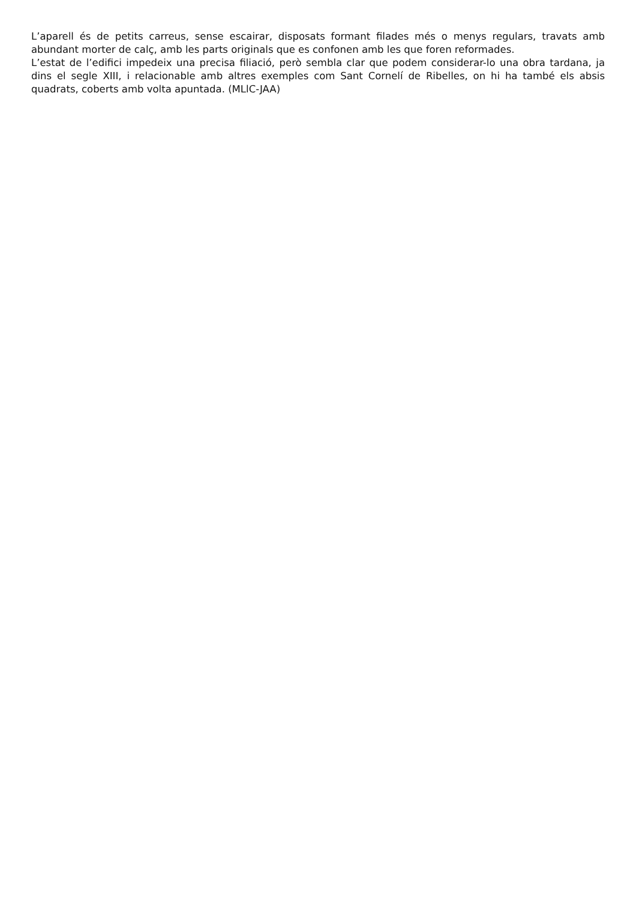L’aparell és de petits carreus, sense escairar, disposats formant filades més o menys regulars, travats amb abundant morter de calç, amb les parts originals que es confonen amb les que foren reformades.
L’estat de l’edifici impedeix una precisa filiació, però sembla clar que podem considerar-lo una obra tardana, ja dins el segle XIII, i relacionable amb altres exemples com Sant Cornelí de Ribelles, on hi ha també els absis quadrats, coberts amb volta apuntada. (MLlC-JAA)